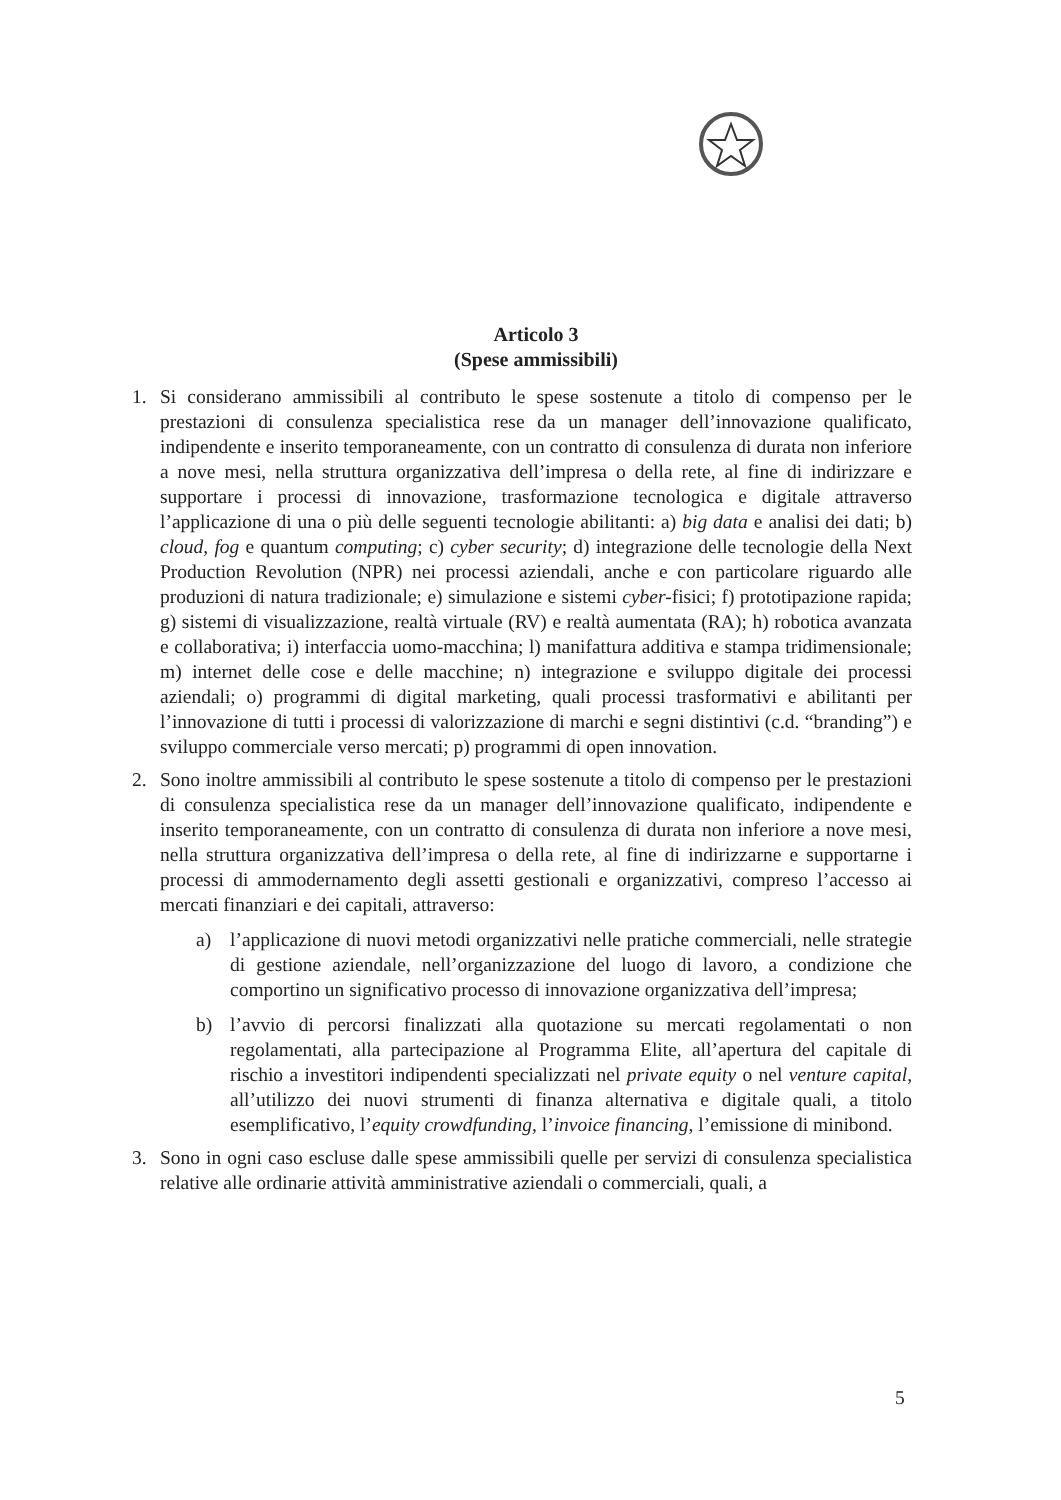Articolo 3
(Spese ammissibili)
1. Si considerano ammissibili al contributo le spese sostenute a titolo di compenso per le prestazioni di consulenza specialistica rese da un manager dell’innovazione qualificato, indipendente e inserito temporaneamente, con un contratto di consulenza di durata non inferiore a nove mesi, nella struttura organizzativa dell’impresa o della rete, al fine di indirizzare e supportare i processi di innovazione, trasformazione tecnologica e digitale attraverso l’applicazione di una o più delle seguenti tecnologie abilitanti: a) big data e analisi dei dati; b) cloud, fog e quantum computing; c) cyber security; d) integrazione delle tecnologie della Next Production Revolution (NPR) nei processi aziendali, anche e con particolare riguardo alle produzioni di natura tradizionale; e) simulazione e sistemi cyber-fisici; f) prototipazione rapida; g) sistemi di visualizzazione, realtà virtuale (RV) e realtà aumentata (RA); h) robotica avanzata e collaborativa; i) interfaccia uomo-macchina; l) manifattura additiva e stampa tridimensionale; m) internet delle cose e delle macchine; n) integrazione e sviluppo digitale dei processi aziendali; o) programmi di digital marketing, quali processi trasformativi e abilitanti per l’innovazione di tutti i processi di valorizzazione di marchi e segni distintivi (c.d. “branding”) e sviluppo commerciale verso mercati; p) programmi di open innovation.
2. Sono inoltre ammissibili al contributo le spese sostenute a titolo di compenso per le prestazioni di consulenza specialistica rese da un manager dell’innovazione qualificato, indipendente e inserito temporaneamente, con un contratto di consulenza di durata non inferiore a nove mesi, nella struttura organizzativa dell’impresa o della rete, al fine di indirizzarne e supportarne i processi di ammodernamento degli assetti gestionali e organizzativi, compreso l’accesso ai mercati finanziari e dei capitali, attraverso:
a) l’applicazione di nuovi metodi organizzativi nelle pratiche commerciali, nelle strategie di gestione aziendale, nell’organizzazione del luogo di lavoro, a condizione che comportino un significativo processo di innovazione organizzativa dell’impresa;
b) l’avvio di percorsi finalizzati alla quotazione su mercati regolamentati o non regolamentati, alla partecipazione al Programma Elite, all’apertura del capitale di rischio a investitori indipendenti specializzati nel private equity o nel venture capital, all’utilizzo dei nuovi strumenti di finanza alternativa e digitale quali, a titolo esemplificativo, l’equity crowdfunding, l’invoice financing, l’emissione di minibond.
3. Sono in ogni caso escluse dalle spese ammissibili quelle per servizi di consulenza specialistica relative alle ordinarie attività amministrative aziendali o commerciali, quali, a
5